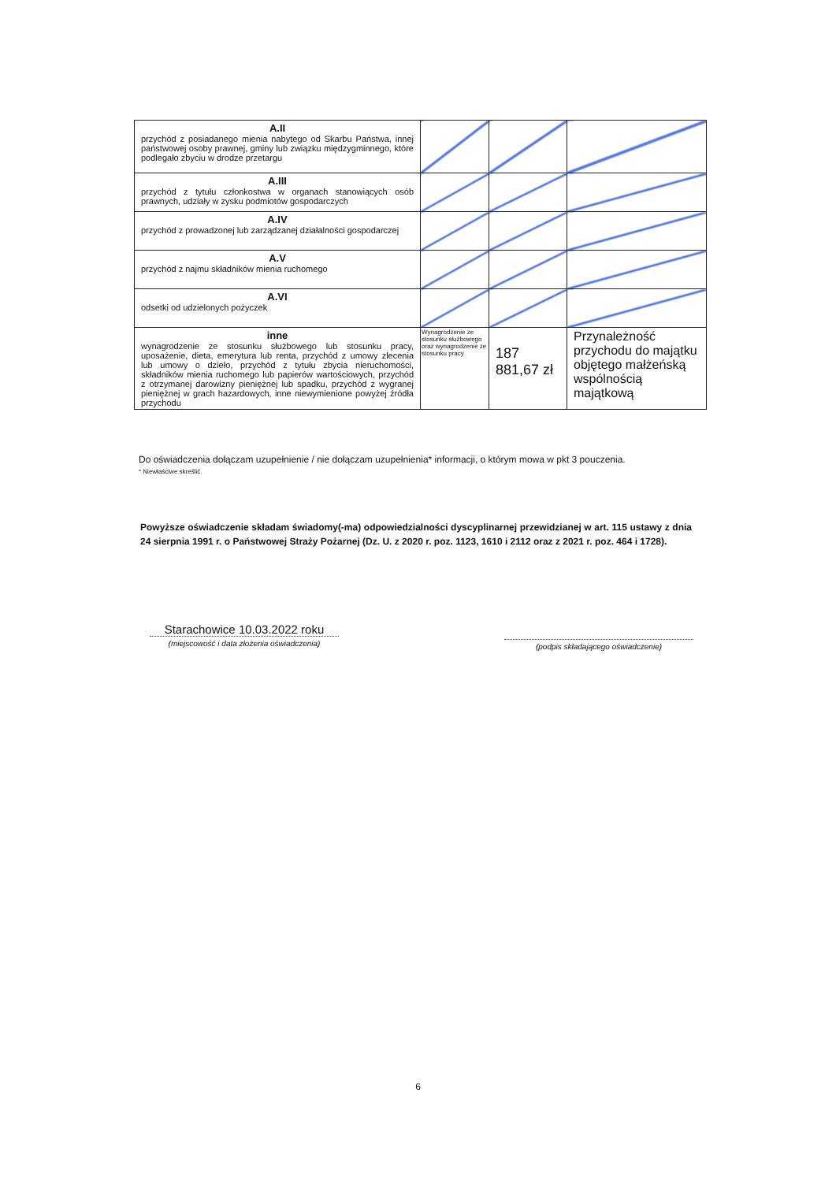| A.II przychód z posiadanego mienia nabytego od Skarbu Państwa, innej państwowej osoby prawnej, gminy lub związku międzygminnego, które podlegało zbyciu w drodze przetargu | | | |
| A.III przychód z tytułu członkostwa w organach stanowiących osób prawnych, udziały w zysku podmiotów gospodarczych | | | |
| A.IV przychód z prowadzonej lub zarządzanej działalności gospodarczej | | | |
| A.V przychód z najmu składników mienia ruchomego | | | |
| A.VI odsetki od udzielonych pożyczek | | | |
| inne wynagrodzenie ze stosunku służbowego lub stosunku pracy, uposażenie, dieta, emerytura lub renta, przychód z umowy zlecenia lub umowy o dzieło, przychód z tytułu zbycia nieruchomości, składników mienia ruchomego lub papierów wartościowych, przychód z otrzymanej darowizny pieniężnej lub spadku, przychód z wygranej pieniężnej w grach hazardowych, inne niewymienione powyżej źródła przychodu | Wynagrodzenie ze stosunku służbowego oraz wynagrodzenie ze stosunku pracy | 187 881,67 zł | Przynależność przychodu do majątku objętego małżeńską wspólnością majątkową |
Do oświadczenia dołączam uzupełnienie / nie dołączam uzupełnienia* informacji, o którym mowa w pkt 3 pouczenia.
* Niewłaściwe skreślić.
Powyższe oświadczenie składam świadomy(-ma) odpowiedzialności dyscyplinarnej przewidzianej w art. 115 ustawy z dnia 24 sierpnia 1991 r. o Państwowej Straży Pożarnej (Dz. U. z 2020 r. poz. 1123, 1610 i 2112 oraz z 2021 r. poz. 464 i 1728).
Starachowice 10.03.2022 roku
(miejscowość i data złożenia oświadczenia)
(podpis składającego oświadczenie)
6